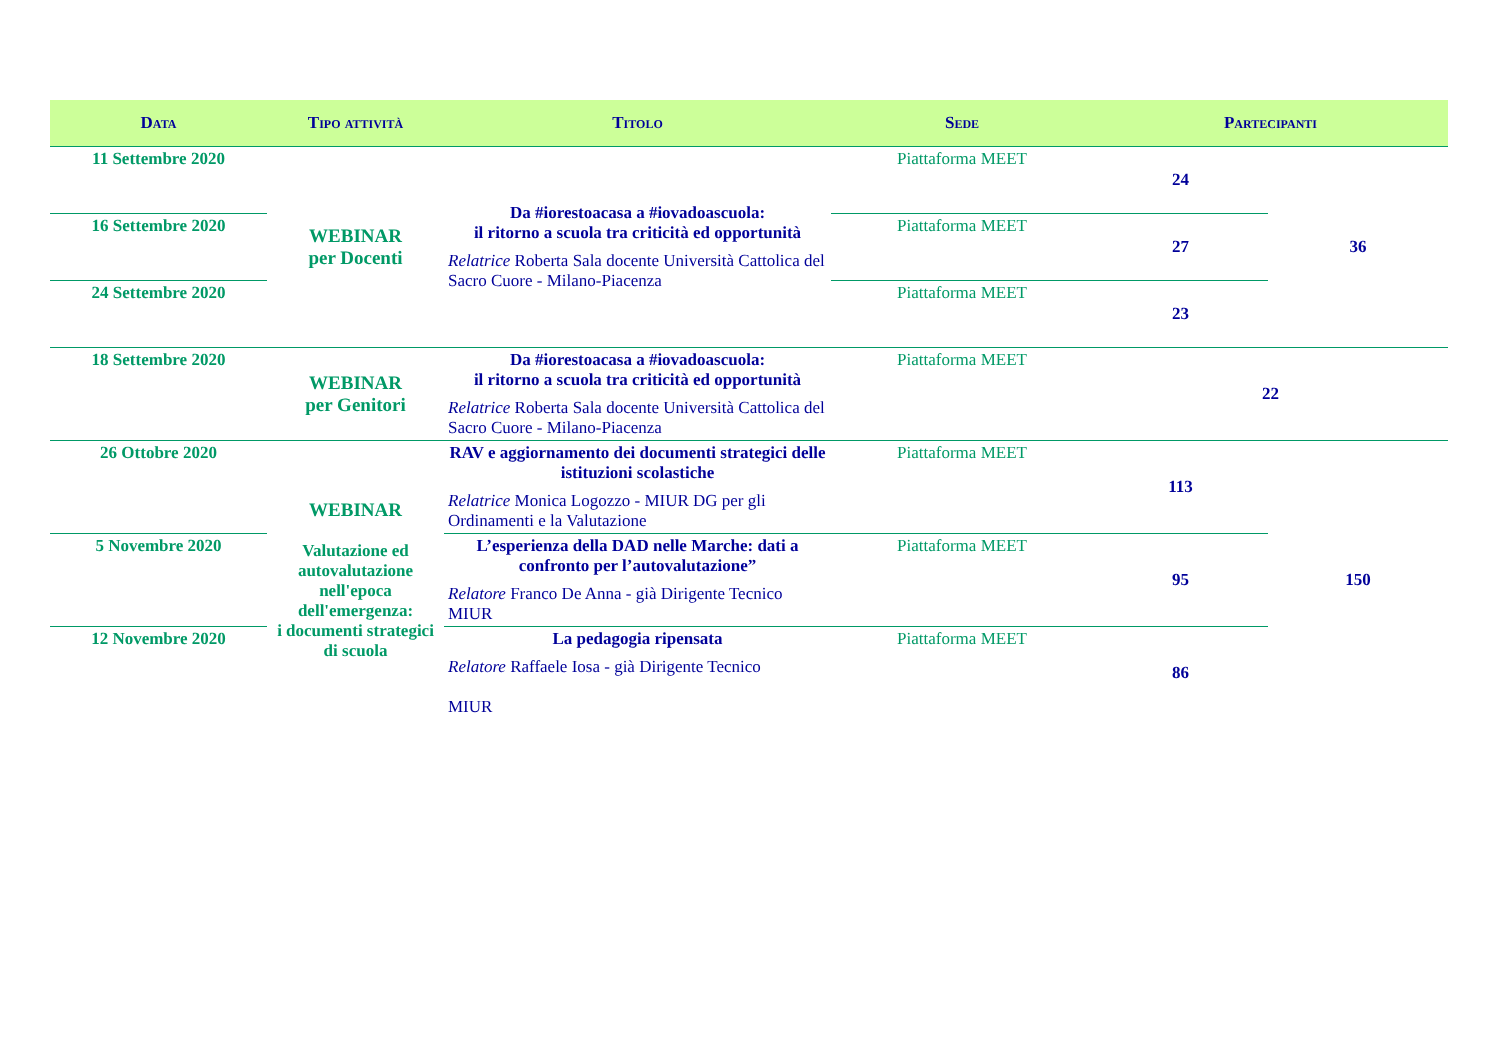| Data | Tipo attività | Titolo | Sede | Partecipanti | |
| --- | --- | --- | --- | --- | --- |
| 11 Settembre 2020 | WEBINAR per Docenti | Da #iorestoacasa a #iovadoascuola: il ritorno a scuola tra criticità ed opportunità Relatrice Roberta Sala docente Università Cattolica del Sacro Cuore - Milano-Piacenza | Piattaforma MEET | 24 | 36 |
| 16 Settembre 2020 | | | Piattaforma MEET | 27 | |
| 24 Settembre 2020 | | | Piattaforma MEET | 23 | |
| 18 Settembre 2020 | WEBINAR per Genitori | Da #iorestoacasa a #iovadoascuola: il ritorno a scuola tra criticità ed opportunità Relatrice Roberta Sala docente Università Cattolica del Sacro Cuore - Milano-Piacenza | Piattaforma MEET | 22 | |
| 26 Ottobre 2020 | WEBINAR Valutazione ed autovalutazione nell'epoca dell'emergenza: i documenti strategici di scuola | RAV e aggiornamento dei documenti strategici delle istituzioni scolastiche Relatrice Monica Logozzo - MIUR DG per gli Ordinamenti e la Valutazione | Piattaforma MEET | 113 | 150 |
| 5 Novembre 2020 | | L’esperienza della DAD nelle Marche: dati a confronto per l’autovalutazione” Relatore Franco De Anna - già Dirigente Tecnico MIUR | Piattaforma MEET | 95 | |
| 12 Novembre 2020 | | La pedagogia ripensata Relatore Raffaele Iosa - già Dirigente Tecnico MIUR | Piattaforma MEET | 86 | |